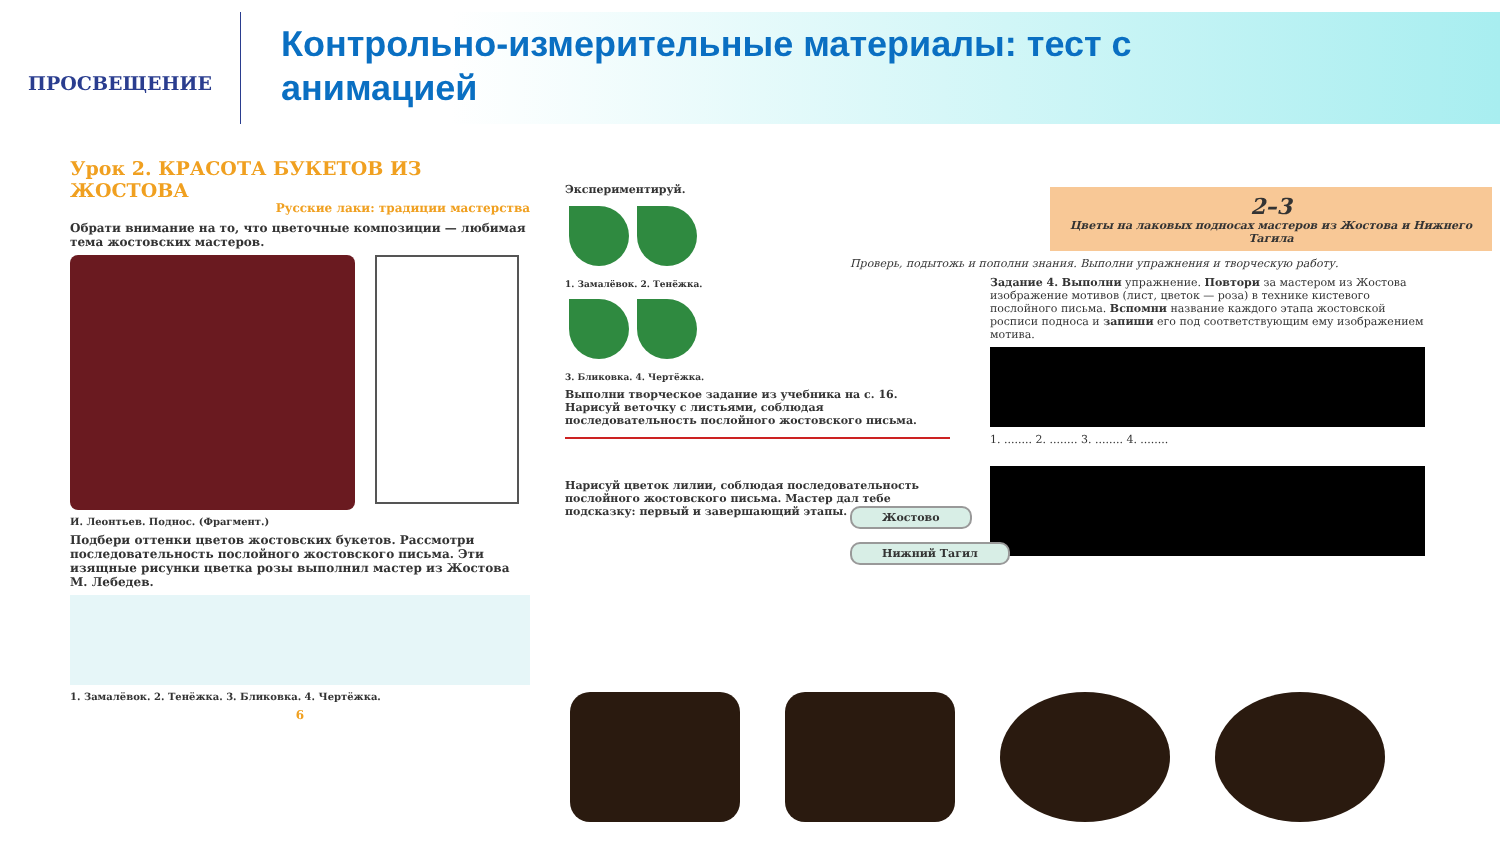ПРОСВЕЩЕНИЕ
Контрольно-измерительные материалы: тест с
анимацией
Урок 2. КРАСОТА БУКЕТОВ ИЗ ЖОСТОВА
Русские лаки: традиции мастерства
Обрати внимание на то, что цветочные композиции — любимая тема жостовских мастеров.
И. Леонтьев. Поднос. (Фрагмент.)
Подбери оттенки цветов жостовских букетов. Рассмотри последовательность послойного жостовского письма. Эти изящные рисунки цветка розы выполнил мастер из Жостова М. Лебедев.
1. Замалёвок. 2. Тенёжка. 3. Бликовка. 4. Чертёжка.
6
Экспериментируй.
1. Замалёвок. 2. Тенёжка.
3. Бликовка. 4. Чертёжка.
Выполни творческое задание из учебника на с. 16. Нарисуй веточку с листьями, соблюдая последовательность послойного жостовского письма.
Нарисуй цветок лилии, соблюдая последовательность послойного жостовского письма. Мастер дал тебе подсказку: первый и завершающий этапы.
2–3
Цветы на лаковых подносах мастеров из Жостова и Нижнего Тагила
Проверь, подытожь и пополни знания. Выполни упражнения и творческую работу.
Задание 4. Выполни упражнение. Повтори за мастером из Жостова изображение мотивов (лист, цветок — роза) в технике кистевого послойного письма. Вспомни название каждого этапа жостовской росписи подноса и запиши его под соответствующим ему изображением мотива.
1. ........ 2. ........ 3. ........ 4. ........
Жостово
Нижний Тагил